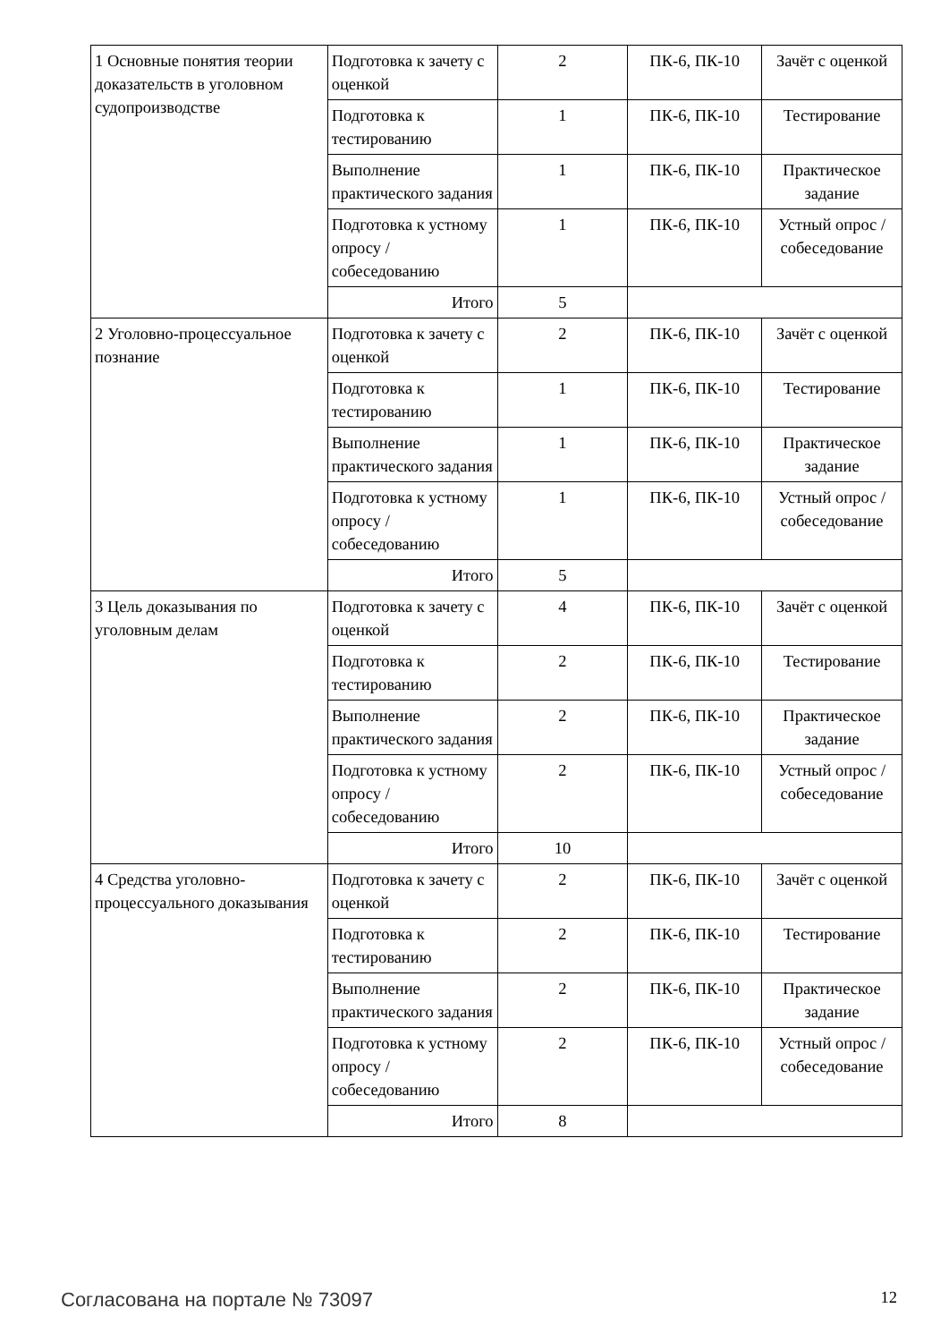| 1 Основные понятия теории доказательств в уголовном судопроизводстве | Подготовка к зачету с оценкой | 2 | ПК-6, ПК-10 | Зачёт с оценкой |
| | Подготовка к тестированию | 1 | ПК-6, ПК-10 | Тестирование |
| | Выполнение практического задания | 1 | ПК-6, ПК-10 | Практическое задание |
| | Подготовка к устному опросу / собеседованию | 1 | ПК-6, ПК-10 | Устный опрос / собеседование |
| | Итого | 5 | | |
| 2 Уголовно-процессуальное познание | Подготовка к зачету с оценкой | 2 | ПК-6, ПК-10 | Зачёт с оценкой |
| | Подготовка к тестированию | 1 | ПК-6, ПК-10 | Тестирование |
| | Выполнение практического задания | 1 | ПК-6, ПК-10 | Практическое задание |
| | Подготовка к устному опросу / собеседованию | 1 | ПК-6, ПК-10 | Устный опрос / собеседование |
| | Итого | 5 | | |
| 3 Цель доказывания по уголовным делам | Подготовка к зачету с оценкой | 4 | ПК-6, ПК-10 | Зачёт с оценкой |
| | Подготовка к тестированию | 2 | ПК-6, ПК-10 | Тестирование |
| | Выполнение практического задания | 2 | ПК-6, ПК-10 | Практическое задание |
| | Подготовка к устному опросу / собеседованию | 2 | ПК-6, ПК-10 | Устный опрос / собеседование |
| | Итого | 10 | | |
| 4 Средства уголовно-процессуального доказывания | Подготовка к зачету с оценкой | 2 | ПК-6, ПК-10 | Зачёт с оценкой |
| | Подготовка к тестированию | 2 | ПК-6, ПК-10 | Тестирование |
| | Выполнение практического задания | 2 | ПК-6, ПК-10 | Практическое задание |
| | Подготовка к устному опросу / собеседованию | 2 | ПК-6, ПК-10 | Устный опрос / собеседование |
| | Итого | 8 | | |
Согласована на портале № 73097 12